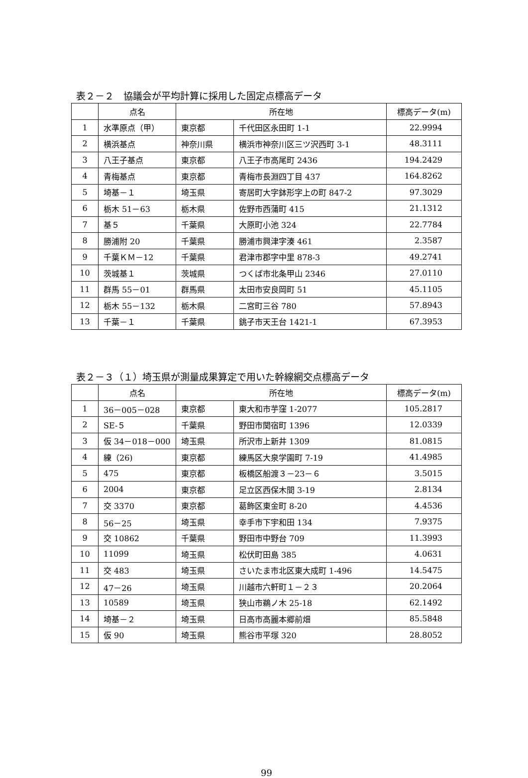表２－２　協議会が平均計算に採用した固定点標高データ
| | 点名 | 所在地 | | 標高データ(m) |
| --- | --- | --- | --- | --- |
| 1 | 水準原点（甲） | 東京都 | 千代田区永田町 1-1 | 22.9994 |
| 2 | 横浜基点 | 神奈川県 | 横浜市神奈川区三ツ沢西町 3-1 | 48.3111 |
| 3 | 八王子基点 | 東京都 | 八王子市高尾町 2436 | 194.2429 |
| 4 | 青梅基点 | 東京都 | 青梅市長淵四丁目 437 | 164.8262 |
| 5 | 埼基－１ | 埼玉県 | 寄居町大字鉢形字上の町 847-2 | 97.3029 |
| 6 | 栃木 51－63 | 栃木県 | 佐野市西蒲町 415 | 21.1312 |
| 7 | 基５ | 千葉県 | 大原町小池 324 | 22.7784 |
| 8 | 勝浦附 20 | 千葉県 | 勝浦市興津字湊 461 | 2.3587 |
| 9 | 千葉ＫＭ－12 | 千葉県 | 君津市郡字中里 878-3 | 49.2741 |
| 10 | 茨城基１ | 茨城県 | つくば市北条甲山 2346 | 27.0110 |
| 11 | 群馬 55－01 | 群馬県 | 太田市安良岡町 51 | 45.1105 |
| 12 | 栃木 55－132 | 栃木県 | 二宮町三谷 780 | 57.8943 |
| 13 | 千葉－１ | 千葉県 | 銚子市天王台 1421-1 | 67.3953 |
表２－３（１）埼玉県が測量成果算定で用いた幹線網交点標高データ
| | 点名 | 所在地 | | 標高データ(m) |
| --- | --- | --- | --- | --- |
| 1 | 36－005－028 | 東京都 | 東大和市芋窪 1-2077 | 105.2817 |
| 2 | SE-５ | 千葉県 | 野田市関宿町 1396 | 12.0339 |
| 3 | 仮 34－018－000 | 埼玉県 | 所沢市上新井 1309 | 81.0815 |
| 4 | 練（26) | 東京都 | 練馬区大泉学園町 7-19 | 41.4985 |
| 5 | 475 | 東京都 | 板橋区船渡３－23－６ | 3.5015 |
| 6 | 2004 | 東京都 | 足立区西保木間 3-19 | 2.8134 |
| 7 | 交 3370 | 東京都 | 葛飾区東金町 8-20 | 4.4536 |
| 8 | 56－25 | 埼玉県 | 幸手市下宇和田 134 | 7.9375 |
| 9 | 交 10862 | 千葉県 | 野田市中野台 709 | 11.3993 |
| 10 | 11099 | 埼玉県 | 松伏町田島 385 | 4.0631 |
| 11 | 交 483 | 埼玉県 | さいたま市北区東大成町 1-496 | 14.5475 |
| 12 | 47－26 | 埼玉県 | 川越市六軒町１－２３ | 20.2064 |
| 13 | 10589 | 埼玉県 | 狭山市鵜ノ木 25-18 | 62.1492 |
| 14 | 埼基－２ | 埼玉県 | 日高市高麗本郷前畑 | 85.5848 |
| 15 | 仮 90 | 埼玉県 | 熊谷市平塚 320 | 28.8052 |
99